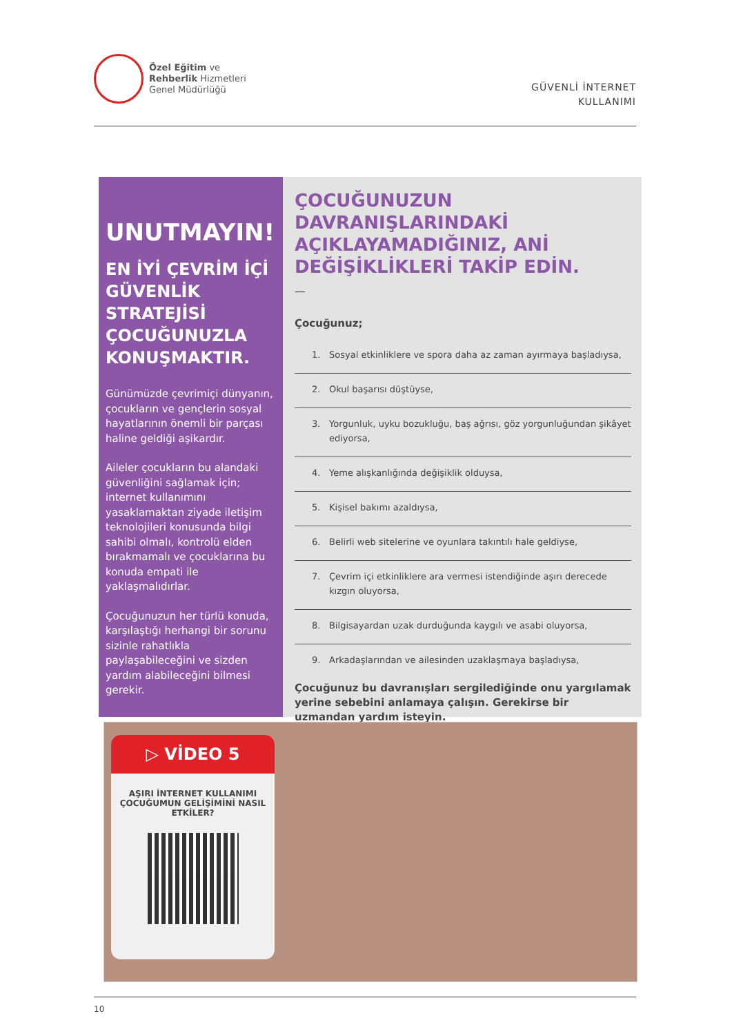Özel Eğitim ve
Rehberlik Hizmetleri
Genel Müdürlüğü
GÜVENLİ İNTERNET
KULLANIMI
UNUTMAYIN!
EN İYİ ÇEVRİM İÇİ GÜVENLİK STRATEJİSİ ÇOCUĞUNUZLA KONUŞMAKTIR.
Günümüzde çevrimiçi dünyanın, çocukların ve gençlerin sosyal hayatlarının önemli bir parçası haline geldiği aşikardır.
Aileler çocukların bu alandaki güvenliğini sağlamak için; internet kullanımını yasaklamaktan ziyade iletişim teknolojileri konusunda bilgi sahibi olmalı, kontrolü elden bırakmamalı ve çocuklarına bu konuda empati ile yaklaşmalıdırlar.
Çocuğunuzun her türlü konuda, karşılaştığı herhangi bir sorunu sizinle rahatlıkla paylaşabileceğini ve sizden yardım alabileceğini bilmesi gerekir.
ÇOCUĞUNUZUN DAVRANIŞLARINDAKİ AÇIKLAYAMADIĞINIZ, ANİ DEĞİŞİKLİKLERİ TAKİP EDİN.
—
Çocuğunuz;
1. Sosyal etkinliklere ve spora daha az zaman ayırmaya başladıysa,
2. Okul başarısı düştüyse,
3. Yorgunluk, uyku bozukluğu, baş ağrısı, göz yorgunluğundan şikâyet ediyorsa,
4. Yeme alışkanlığında değişiklik olduysa,
5. Kişisel bakımı azaldıysa,
6. Belirli web sitelerine ve oyunlara takıntılı hale geldiyse,
7. Çevrim içi etkinliklere ara vermesi istendiğinde aşırı derecede kızgın oluyorsa,
8. Bilgisayardan uzak durduğunda kaygılı ve asabi oluyorsa,
9. Arkadaşlarından ve ailesinden uzaklaşmaya başladıysa,
Çocuğunuz bu davranışları sergilediğinde onu yargılamak yerine sebebini anlamaya çalışın. Gerekirse bir uzmandan yardım isteyin.
▷ VİDEO 5
AŞIRI İNTERNET KULLANIMI ÇOCUĞUMUN GELİŞİMİNİ NASIL ETKİLER?
10